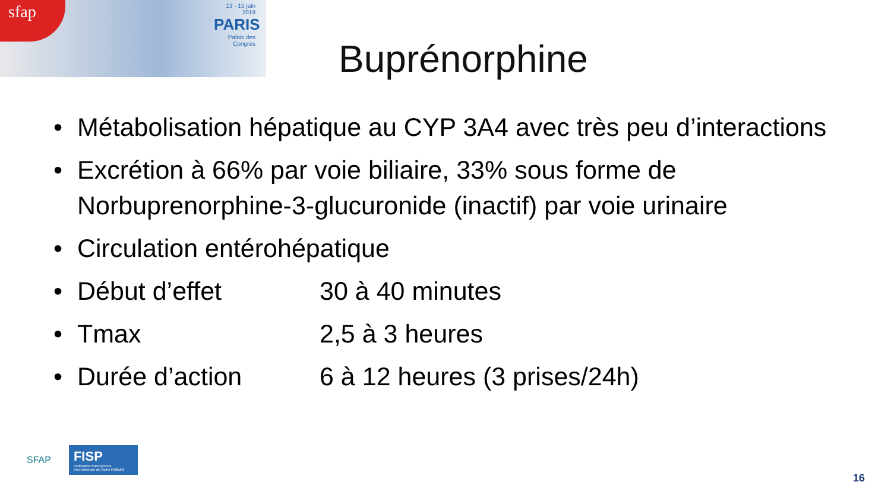sfap
13 - 15 juin 2019
PARIS
Palais des Congrès
Buprénorphine
• Métabolisation hépatique au CYP 3A4 avec très peu d’interactions
• Excrétion à 66% par voie biliaire, 33% sous forme de Norbuprenorphine-3-glucuronide (inactif) par voie urinaire
• Circulation entérohépatique
• Début d’effet 30 à 40 minutes
• Tmax 2,5 à 3 heures
• Durée d’action 6 à 12 heures (3 prises/24h)
SFAP
FISP
Fédération francophone Internationale de Soins Palliatifs
16